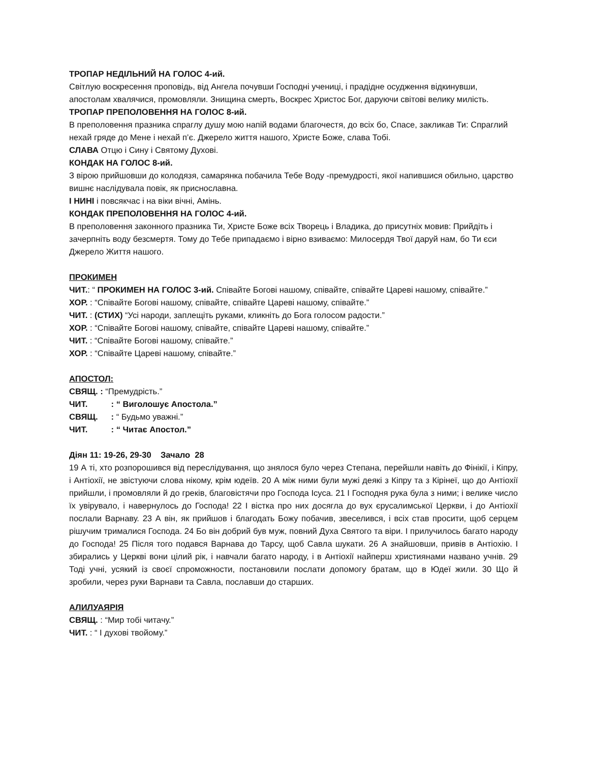ТРОПАР НЕДІЛЬНИЙ НА ГОЛОС 4-ий.
Світлую воскресення проповідь, від Ангела почувши Господні учениці, і прадідне осудження відкинувши, апостолам хвалячися, промовляли. Знищина смерть, Воскрес Христос Бог, даруючи світові велику милість.
ТРОПАР ПРЕПОЛОВЕННЯ НА ГОЛОС 8-ий.
В преполовення празника спраглу душу мою напій водами благочестя, до всіх бо, Спасе, закликав Ти: Спраглий нехай гряде до Мене і нехай п’є. Джерело життя нашого, Христе Боже, слава Тобі.
СЛАВА Отцю і Сину і Святому Духові.
КОНДАК НА ГОЛОС 8-ий.
З вірою прийшовши до колодязя, самарянка побачила Тебе Воду -премудрості, якої напившися обильно, царство вишнє наслідувала повік, як приснославна.
І НИНІ і повсякчас і на віки вічні, Амінь.
КОНДАК ПРЕПОЛОВЕННЯ НА ГОЛОС 4-ий.
В преполовення законного празника Ти, Христе Боже всіх Творець і Владика, до присутніх мовив: Прийдіть і зачерпніть воду безсмертя. Тому до Тебе припадаємо і вірно взиваємо: Милосердя Твої даруй нам, бо Ти єси Джерело Життя нашого.
ПРОКИМЕН
ЧИТ.: “ ПРОКИМЕН НА ГОЛОС 3-ий. Співайте Богові нашому, співайте, співайте Цареві нашому, співайте.”
ХОР. : “Співайте Богові нашому, співайте, співайте Цареві нашому, співайте.”
ЧИТ. : (СТИХ) “Усі народи, заплещіть руками, кликніть до Бога голосом радости.”
ХОР. : “Співайте Богові нашому, співайте, співайте Цареві нашому, співайте.”
ЧИТ. : “Співайте Богові нашому, співайте.”
ХОР. : “Співайте Цареві нашому, співайте.”
АПОСТОЛ:
СВЯЩ. : “Премудрість.”
ЧИТ. : “ Виголошує Апостола.”
СВЯЩ. : “ Будьмо уважні.”
ЧИТ. : “ Читає Апостол.”
Діян 11: 19-26, 29-30 Зачало 28
19 А ті, хто розпорошився від переслідування, що знялося було через Степана, перейшли навіть до Фінікії, і Кіпру, і Антіохії, не звістуючи слова нікому, крім юдеїв. 20 А між ними були мужі деякі з Кіпру та з Кірінеї, що до Антіохії прийшли, і промовляли й до греків, благовістячи про Господа Ісуса. 21 І Господня рука була з ними; і велике число їх увірувало, і навернулось до Господа! 22 І вістка про них досягла до вух єрусалимської Церкви, і до Антіохії послали Варнаву. 23 А він, як прийшов і благодать Божу побачив, звеселився, і всіх став просити, щоб серцем рішучим трималися Господа. 24 Бо він добрий був муж, повний Духа Святого та віри. І прилучилось багато народу до Господа! 25 Після того подався Варнава до Тарсу, щоб Савла шукати. 26 А знайшовши, привів в Антіохію. І збирались у Церкві вони цілий рік, і навчали багато народу, і в Антіохії найперш християнами названо учнів. 29 Тоді учні, усякий із своєї спроможности, постановили послати допомогу братам, що в Юдеї жили. 30 Що й зробили, через руки Варнави та Савла, пославши до старших.
АЛИЛУАЯРІЯ
СВЯЩ. : “Мир тобі читачу.”
ЧИТ. : “ І духові твойому.”